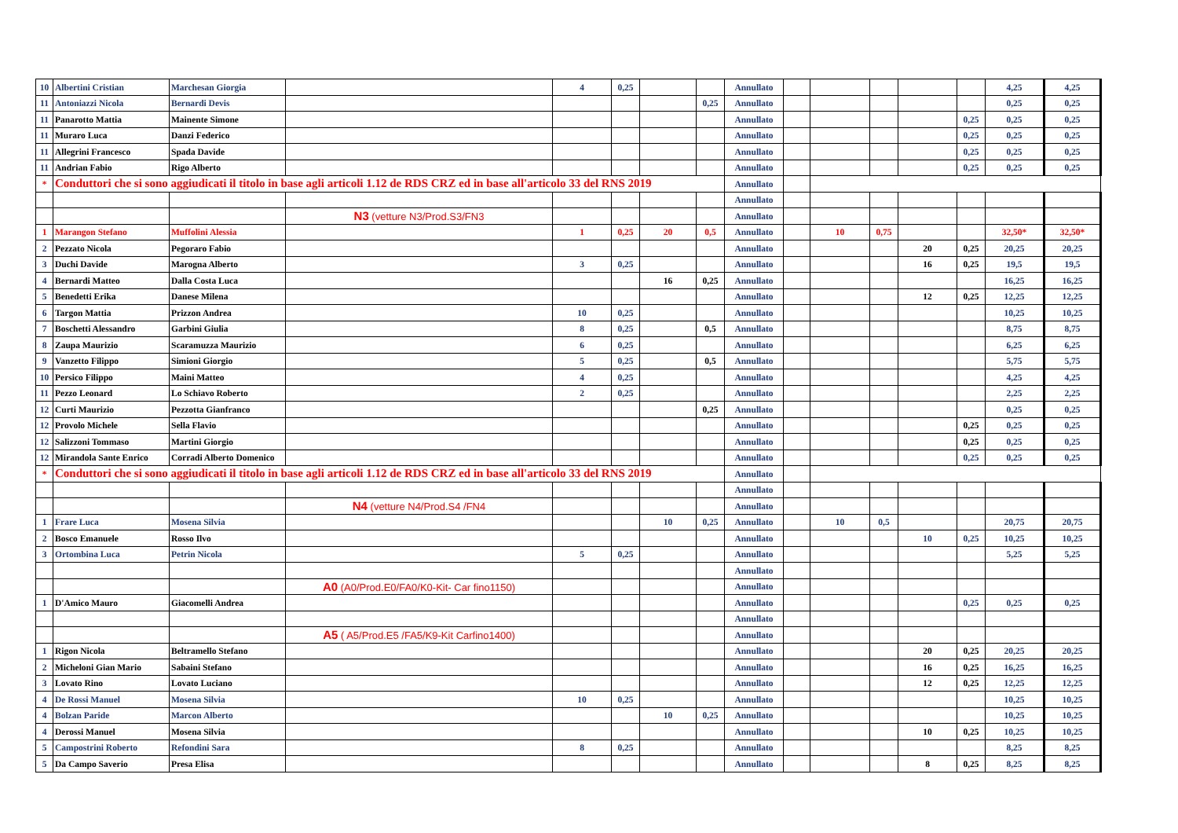| 10 | Albertini Cristian | Marchesan Giorgia | | 4 | 0,25 | | | Annullato | | | | | | 4,25 | 4,25 |
| 11 | Antoniazzi Nicola | Bernardi Devis | | | | | 0,25 | Annullato | | | | | | 0,25 | 0,25 |
| 11 | Panarotto Mattia | Mainente Simone | | | | | | Annullato | | | | | 0,25 | 0,25 | 0,25 |
| 11 | Muraro Luca | Danzi Federico | | | | | | Annullato | | | | | 0,25 | 0,25 | 0,25 |
| 11 | Allegrini Francesco | Spada Davide | | | | | | Annullato | | | | | 0,25 | 0,25 | 0,25 |
| 11 | Andrian Fabio | Rigo Alberto | | | | | | Annullato | | | | | 0,25 | 0,25 | 0,25 |
| * | Conduttori che si sono aggiudicati il titolo in base agli articoli 1.12 de RDS CRZ ed in base all'articolo 33 del RNS 2019 | | | | | | | Annullato | | | | | | | |
| | | | | | | | | Annullato | | | | | | | |
| | | | N3 (vetture N3/Prod.S3/FN3 | | | | | Annullato | | | | | | | |
| 1 | Marangon Stefano | Muffolini Alessia | | 1 | 0,25 | 20 | 0,5 | Annullato | | 10 | 0,75 | | | 32,50* | 32,50* |
| 2 | Pezzato Nicola | Pegoraro Fabio | | | | | | Annullato | | | | 20 | 0,25 | 20,25 | 20,25 |
| 3 | Duchi Davide | Marogna Alberto | | 3 | 0,25 | | | Annullato | | | | 16 | 0,25 | 19,5 | 19,5 |
| 4 | Bernardi Matteo | Dalla Costa Luca | | | | 16 | 0,25 | Annullato | | | | | | 16,25 | 16,25 |
| 5 | Benedetti Erika | Danese Milena | | | | | | Annullato | | | | 12 | 0,25 | 12,25 | 12,25 |
| 6 | Targon Mattia | Prizzon Andrea | | 10 | 0,25 | | | Annullato | | | | | | 10,25 | 10,25 |
| 7 | Boschetti Alessandro | Garbini Giulia | | 8 | 0,25 | | 0,5 | Annullato | | | | | | 8,75 | 8,75 |
| 8 | Zaupa Maurizio | Scaramuzza Maurizio | | 6 | 0,25 | | | Annullato | | | | | | 6,25 | 6,25 |
| 9 | Vanzetto Filippo | Simioni Giorgio | | 5 | 0,25 | | 0,5 | Annullato | | | | | | 5,75 | 5,75 |
| 10 | Persico Filippo | Maini Matteo | | 4 | 0,25 | | | Annullato | | | | | | 4,25 | 4,25 |
| 11 | Pezzo Leonard | Lo Schiavo Roberto | | 2 | 0,25 | | | Annullato | | | | | | 2,25 | 2,25 |
| 12 | Curti Maurizio | Pezzotta Gianfranco | | | | | 0,25 | Annullato | | | | | | 0,25 | 0,25 |
| 12 | Provolo Michele | Sella Flavio | | | | | | Annullato | | | | | 0,25 | 0,25 | 0,25 |
| 12 | Salizzoni Tommaso | Martini Giorgio | | | | | | Annullato | | | | | 0,25 | 0,25 | 0,25 |
| 12 | Mirandola Sante Enrico | Corradi Alberto Domenico | | | | | | Annullato | | | | | 0,25 | 0,25 | 0,25 |
| * | Conduttori che si sono aggiudicati il titolo in base agli articoli 1.12 de RDS CRZ ed in base all'articolo 33 del RNS 2019 | | | | | | | Annullato | | | | | | | |
| | | | | | | | | Annullato | | | | | | | |
| | | | N4 (vetture N4/Prod.S4 /FN4 | | | | | Annullato | | | | | | | |
| 1 | Frare Luca | Mosena Silvia | | | | 10 | 0,25 | Annullato | | 10 | 0,5 | | | 20,75 | 20,75 |
| 2 | Bosco Emanuele | Rosso Ilvo | | | | | | Annullato | | | | 10 | 0,25 | 10,25 | 10,25 |
| 3 | Ortombina Luca | Petrin Nicola | | 5 | 0,25 | | | Annullato | | | | | | 5,25 | 5,25 |
| | | | | | | | | Annullato | | | | | | | |
| | | | A0 (A0/Prod.E0/FA0/K0-Kit- Car fino1150) | | | | | Annullato | | | | | | | |
| 1 | D'Amico Mauro | Giacomelli Andrea | | | | | | Annullato | | | | | 0,25 | 0,25 | 0,25 |
| | | | | | | | | Annullato | | | | | | | |
| | | | A5 ( A5/Prod.E5 /FA5/K9-Kit Carfino1400) | | | | | Annullato | | | | | | | |
| 1 | Rigon Nicola | Beltramello Stefano | | | | | | Annullato | | | | 20 | 0,25 | 20,25 | 20,25 |
| 2 | Micheloni Gian Mario | Sabaini Stefano | | | | | | Annullato | | | | 16 | 0,25 | 16,25 | 16,25 |
| 3 | Lovato Rino | Lovato Luciano | | | | | | Annullato | | | | 12 | 0,25 | 12,25 | 12,25 |
| 4 | De Rossi Manuel | Mosena Silvia | | 10 | 0,25 | | | Annullato | | | | | | 10,25 | 10,25 |
| 4 | Bolzan Paride | Marcon Alberto | | | | 10 | 0,25 | Annullato | | | | | | 10,25 | 10,25 |
| 4 | Derossi Manuel | Mosena Silvia | | | | | | Annullato | | | | 10 | 0,25 | 10,25 | 10,25 |
| 5 | Campostrini Roberto | Refondini Sara | | 8 | 0,25 | | | Annullato | | | | | | 8,25 | 8,25 |
| 5 | Da Campo Saverio | Presa Elisa | | | | | | Annullato | | | | 8 | 0,25 | 8,25 | 8,25 |